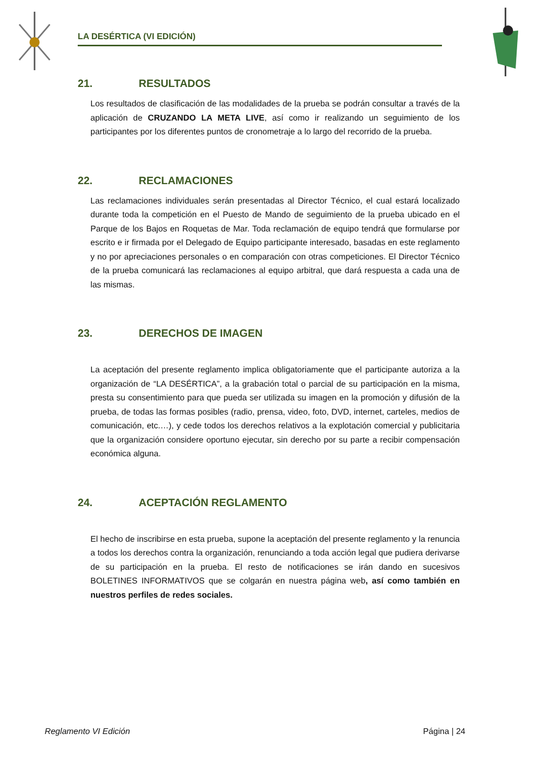LA DESÉRTICA (VI EDICIÓN)
21. RESULTADOS
Los resultados de clasificación de las modalidades de la prueba se podrán consultar a través de la aplicación de CRUZANDO LA META LIVE, así como ir realizando un seguimiento de los participantes por los diferentes puntos de cronometraje a lo largo del recorrido de la prueba.
22. RECLAMACIONES
Las reclamaciones individuales serán presentadas al Director Técnico, el cual estará localizado durante toda la competición en el Puesto de Mando de seguimiento de la prueba ubicado en el Parque de los Bajos en Roquetas de Mar. Toda reclamación de equipo tendrá que formularse por escrito e ir firmada por el Delegado de Equipo participante interesado, basadas en este reglamento y no por apreciaciones personales o en comparación con otras competiciones. El Director Técnico de la prueba comunicará las reclamaciones al equipo arbitral, que dará respuesta a cada una de las mismas.
23. DERECHOS DE IMAGEN
La aceptación del presente reglamento implica obligatoriamente que el participante autoriza a la organización de “LA DESÉRTICA”, a la grabación total o parcial de su participación en la misma, presta su consentimiento para que pueda ser utilizada su imagen en la promoción y difusión de la prueba, de todas las formas posibles (radio, prensa, video, foto, DVD, internet, carteles, medios de comunicación, etc.…), y cede todos los derechos relativos a la explotación comercial y publicitaria que la organización considere oportuno ejecutar, sin derecho por su parte a recibir compensación económica alguna.
24. ACEPTACIÓN REGLAMENTO
El hecho de inscribirse en esta prueba, supone la aceptación del presente reglamento y la renuncia a todos los derechos contra la organización, renunciando a toda acción legal que pudiera derivarse de su participación en la prueba. El resto de notificaciones se irán dando en sucesivos BOLETINES INFORMATIVOS que se colgarán en nuestra página web, así como también en nuestros perfiles de redes sociales.
Reglamento VI Edición Página | 24